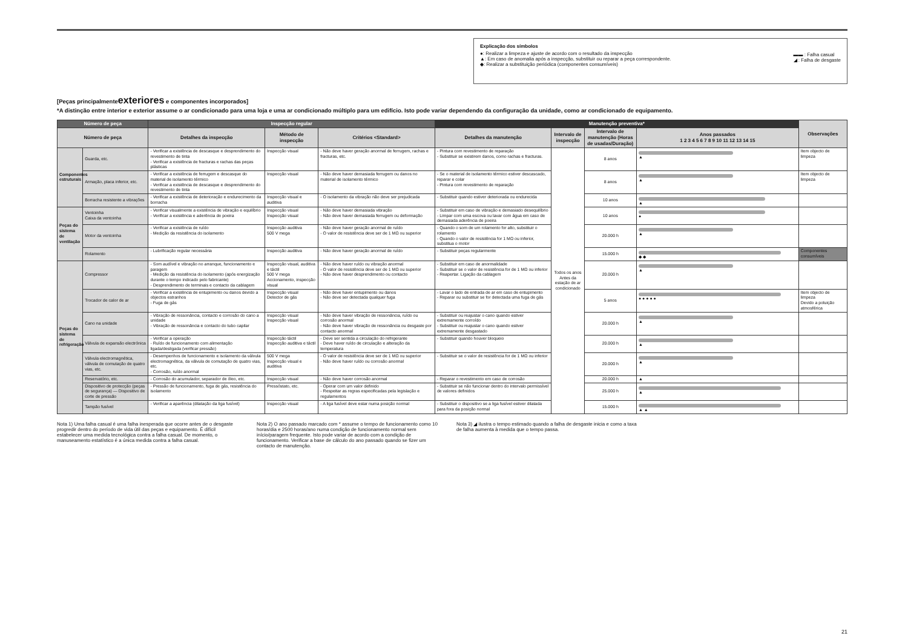Explicação dos símbolos
●: Realizar a limpeza e ajuste de acordo com o resultado da inspecção
▲: Em caso de anomalia após a inspecção, substituir ou reparar a peça correspondente.
◆: Realizar a substituição periódica (componentes consumíveis)
▬▬ : Falha casual
◢ : Falha de desgaste
[Peças principalmenteexteriores e componentes incorporados]
*A distinção entre interior e exterior assume o ar condicionado para uma loja e uma ar condicionado múltiplo para um edifício. Isto pode variar dependendo da configuração da unidade, como ar condicionado de equipamento.
| Número de peça | | Inspecção regular | | | Manutenção preventiva* | | | | Observações |
| --- | --- | --- | --- | --- | --- | --- | --- | --- | --- |
| Número de peça | | Detalhes da inspecção | Método de inspecção | Critérios <Standard> | Detalhes da manutenção | Intervalo de inspecção | Intervalo de manutenção (Horas de usadas/Duração) | Anos passados 1 2 3 4 5 6 7 8 9 10 11 12 13 14 15 | |
| Componentes estruturais | Guarda, etc. | - Verificar a existência de descasque e desprendimento do revestimento de tinta - Verificar a existência de fracturas e rachas das peças plásticas | Inspecção visual | - Não deve haver geração anormal de ferrugem, rachas e fracturas, etc. | - Pintura com revestimento de reparação - Substituir se existirem danos, como rachas e fracturas. | Todos os anos Antes da estação de ar condicionado | 8 anos | ▲ | Item objecto de limpeza |
| | Armação, placa inferior, etc. | - Verificar a existência de ferrugem e descasque do material de isolamento térmico - Verificar a existência de descasque e desprendimento do revestimento de tinta | Inspecção visual | - Não deve haver demasiada ferrugem ou danos no material de isolamento térmico | - Se o material de isolamento térmico estiver descascado, reparar e colar - Pintura com revestimento de reparação | | 8 anos | ▲ | Item objecto de limpeza |
| | Borracha resistente a vibrações | - Verificar a existência de deterioração e endurecimento da borracha | Inspecção visual e auditiva | - O isolamento da vibração não deve ser prejudicada | - Substituir quando estiver deteriorada ou endurecida | | 10 anos | ▲ | |
| Peças do sistema de ventilação | Ventoinha Caixa da ventoinha | - Verificar visualmente a existência de vibração e equilíbrio - Verificar a existência e aderência de poeira | Inspecção visual Inspecção visual | - Não deve haver demasiada vibração - Não deve haver demasiada ferrugem ou deformação | - Substituir em caso de vibração e demasiado desequilíbrio - Limpar com uma escova ou lavar com água em caso de demasiada aderência de poeira | | 10 anos | ● | |
| | Motor da ventoinha | - Verificar a existência de ruído - Medição da resistência do isolamento | Inspecção auditiva 500 V mega | - Não deve haver geração anormal de ruído - O valor de resistência deve ser de 1 MΩ ou superior | - Quando o som de um rolamento for alto, substituir o rolamento - Quando o valor de resistência for 1 MΩ ou inferior, substitua o motor | | 20.000 h | ▲ | |
| | Rolamento | - Lubrificação regular necessária | Inspecção auditiva | - Não deve haver geração anormal de ruído | - Substituir peças regularmente | | 15.000 h | ◆ ◆ | Componentes consumíveis |
| Peças do sistema de refrigeração | Compressor | - Som audível e vibração no arranque, funcionamento e paragem - Medição da resistência do isolamento (após energização durante o tempo indicado pelo fabricante) - Desprendimento de terminais e contacto da cablagem | Inspecção visual, auditiva e táctil 500 V mega Accionamento, inspecção visual | - Não deve haver ruído ou vibração anormal - O valor de resistência deve ser de 1 MΩ ou superior - Não deve haver desprendimento ou contacto | - Substituir em caso de anormalidade - Substituir se o valor de resistência for de 1 MΩ ou inferior - Reapertar. Ligação da cablagem | | 20.000 h | ▲ | |
| | Trocador de calor de ar | - Verificar a existência de entupimento ou danos devido a objectos estranhos - Fuga de gás | Inspecção visual Detector de gás | - Não deve haver entupimento ou danos - Não deve ser detectada qualquer fuga | - Lavar o lado de entrada de ar em caso de entupimento - Reparar ou substituir se for detectada uma fuga de gás | | 5 anos | ● ● ● ● ● | Item objecto de limpeza Devido a poluição atmosférica |
| | Cano na unidade | - Vibração de ressonância, contacto e corrosão do cano a unidade - Vibração de ressonância e contacto do tubo capilar | Inspecção visual Inspecção visual | - Não deve haver vibração de ressonância, ruído ou corrosão anormal - Não deve haver vibração de ressonância ou desgaste por contacto anormal | - Substituir ou reajustar o cano quando estiver extremamente corroído - Substituir ou reajustar o cano quando estiver extremamente desgastado | | 20.000 h | ▲ | |
| | Válvula de expansão electrónica | - Verificar a operação - Ruído de funcionamento com alimentação ligada/desligada (verificar pressão) | Inspecção táctil Inspecção auditiva e táctil | - Deve ser sentida a circulação do refrigerante - Deve haver ruído de circulação e alteração da temperatura | - Substituir quando houver bloqueio | | 20.000 h | ▲ | |
| | Válvula electromagnética, válvula de comutação de quatro vias, etc. | - Desempenhos de funcionamento e isolamento da válvula electromagnética, da válvula de comutação de quatro vias, etc. - Corrosão, ruído anormal | 500 V mega Inspecção visual e auditiva | - O valor de resistência deve ser de 1 MΩ ou superior - Não deve haver ruído ou corrosão anormal | - Substituir se o valor de resistência for de 1 MΩ ou inferior | | 20.000 h | ▲ | |
| | Reservatório, etc. | - Corrosão do acumulador, separador de óleo, etc. | Inspecção visual | - Não deve haver corrosão anormal | - Reparar o revestimento em caso de corrosão | | 20.000 h | ▲ | |
| | Dispositivo de protecção (peças de segurança) — Dispositivo de corte de pressão | - Pressão de funcionamento, fuga de gás, resistência do isolamento | Pressóstato, etc. | - Operar com um valor definido - Respeitar as regras especificadas pela legislação e regulamentos | - Substituir se não funcionar dentro do intervalo permissível de valores definidos | | 25.000 h | ▲ | |
| | Tampão fusível | - Verificar a aparência (dilatação da liga fusível) | Inspecção visual | - A liga fusível deve estar numa posição normal | - Substituir o dispositivo se a liga fusível estiver dilatada para fora da posição normal | | 15.000 h | ▲ ▲ | |
Nota 1) Uma falha casual é uma falha inesperada que ocorre antes de o desgaste progredir dentro do período de vida útil das peças e equipamento. É difícil estabelecer uma medida tecnológica contra a falha casual. De momento, o manuseamento estatístico é a única medida contra a falha casual.
Nota 2) O ano passado marcado com * assume o tempo de funcionamento como 10 horas/dia e 2500 horas/ano numa condição de funcionamento normal sem início/paragem frequente. Isto pode variar de acordo com a condição de funcionamento. Verificar a base de cálculo do ano passado quando se fizer um contacto de manutenção.
Nota 3) ◢ ilustra o tempo estimado quando a falha de desgaste inicia e como a taxa de falha aumenta à medida que o tempo passa.
21